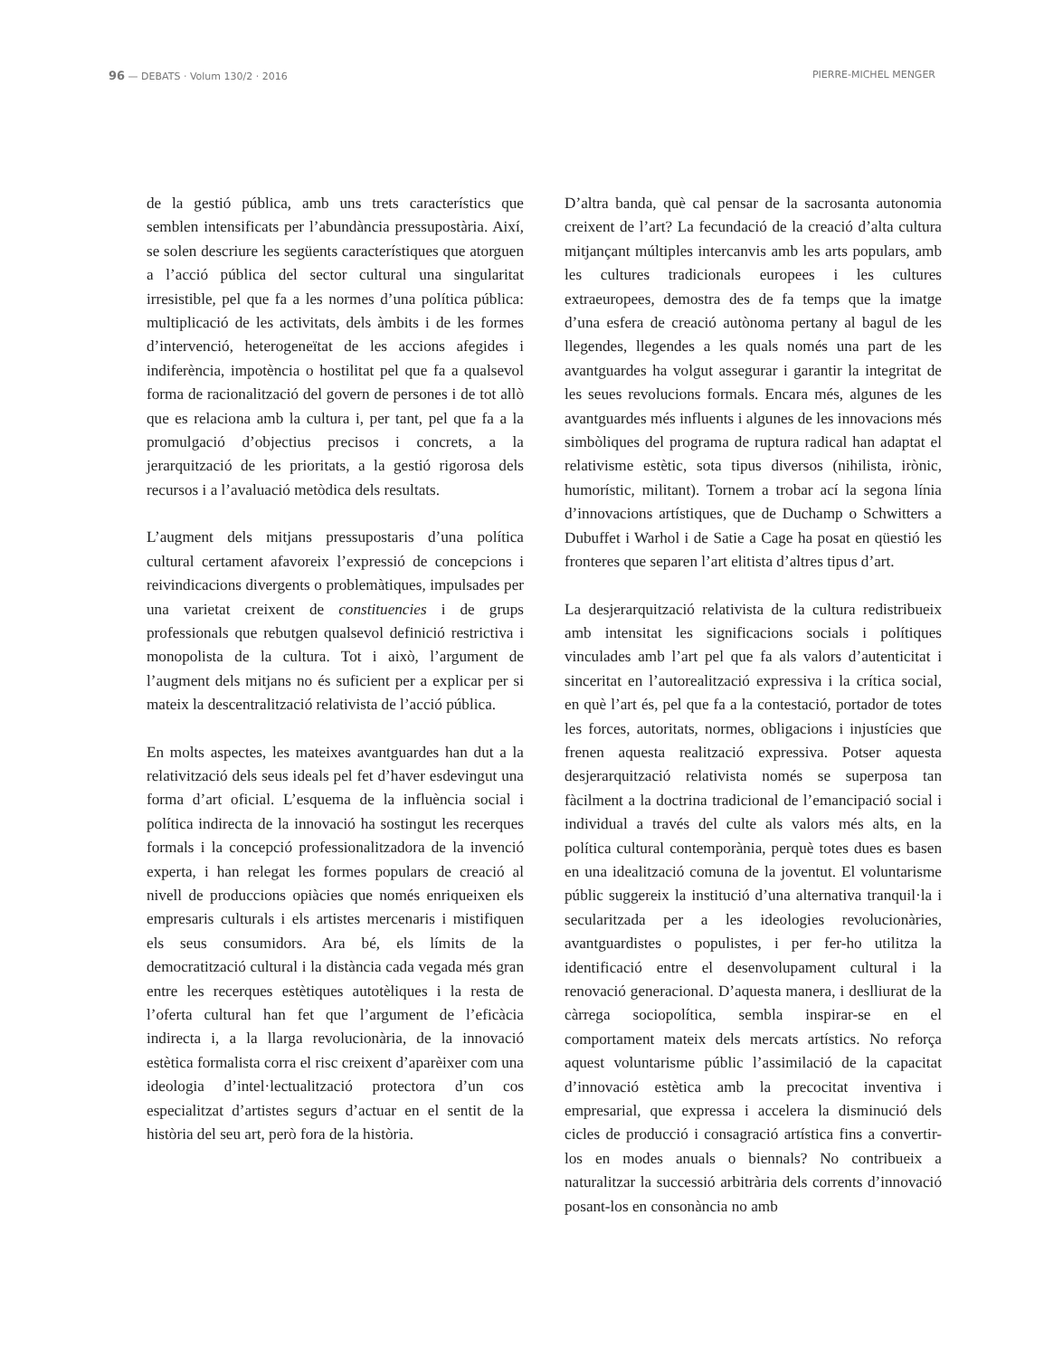96 — DEBATS · Volum 130/2 · 2016 PIERRE-MICHEL MENGER
de la gestió pública, amb uns trets característics que semblen intensificats per l’abundància pressupostària. Així, se solen descriure les següents característiques que atorguen a l’acció pública del sector cultural una singularitat irresistible, pel que fa a les normes d’una política pública: multiplicació de les activitats, dels àmbits i de les formes d’intervenció, heterogeneïtat de les accions afegides i indiferència, impotència o hostilitat pel que fa a qualsevol forma de racionalització del govern de persones i de tot allò que es relaciona amb la cultura i, per tant, pel que fa a la promulgació d’objectius precisos i concrets, a la jerarquització de les prioritats, a la gestió rigorosa dels recursos i a l’avaluació metòdica dels resultats.
L’augment dels mitjans pressupostaris d’una política cultural certament afavoreix l’expressió de concepcions i reivindicacions divergents o problemàtiques, impulsades per una varietat creixent de constituencies i de grups professionals que rebutgen qualsevol definició restrictiva i monopolista de la cultura. Tot i això, l’argument de l’augment dels mitjans no és suficient per a explicar per si mateix la descentralització relativista de l’acció pública.
En molts aspectes, les mateixes avantguardes han dut a la relativització dels seus ideals pel fet d’haver esdevingut una forma d’art oficial. L’esquema de la influència social i política indirecta de la innovació ha sostingut les recerques formals i la concepció professionalitzadora de la invenció experta, i han relegat les formes populars de creació al nivell de produccions opiàcies que només enriqueixen els empresaris culturals i els artistes mercenaris i mistifiquen els seus consumidors. Ara bé, els límits de la democratització cultural i la distància cada vegada més gran entre les recerques estètiques autotèliques i la resta de l’oferta cultural han fet que l’argument de l’eficàcia indirecta i, a la llarga revolucionària, de la innovació estètica formalista corra el risc creixent d’aparèixer com una ideologia d’intel·lectualització protectora d’un cos especialitzat d’artistes segurs d’actuar en el sentit de la història del seu art, però fora de la història.
D’altra banda, què cal pensar de la sacrosanta autonomia creixent de l’art? La fecundació de la creació d’alta cultura mitjançant múltiples intercanvis amb les arts populars, amb les cultures tradicionals europees i les cultures extraeuropees, demostra des de fa temps que la imatge d’una esfera de creació autònoma pertany al bagul de les llegendes, llegendes a les quals només una part de les avantguardes ha volgut assegurar i garantir la integritat de les seues revolucions formals. Encara més, algunes de les avantguardes més influents i algunes de les innovacions més simbòliques del programa de ruptura radical han adaptat el relativisme estètic, sota tipus diversos (nihilista, irònic, humorístic, militant). Tornem a trobar ací la segona línia d’innovacions artístiques, que de Duchamp o Schwitters a Dubuffet i Warhol i de Satie a Cage ha posat en qüestió les fronteres que separen l’art elitista d’altres tipus d’art.
La desjerarquització relativista de la cultura redistribueix amb intensitat les significacions socials i polítiques vinculades amb l’art pel que fa als valors d’autenticitat i sinceritat en l’autorealització expressiva i la crítica social, en què l’art és, pel que fa a la contestació, portador de totes les forces, autoritats, normes, obligacions i injustícies que frenen aquesta realització expressiva. Potser aquesta desjerarquització relativista només se superposa tan fàcilment a la doctrina tradicional de l’emancipació social i individual a través del culte als valors més alts, en la política cultural contemporània, perquè totes dues es basen en una idealització comuna de la joventut. El voluntarisme públic suggereix la institució d’una alternativa tranquil·la i secularitzada per a les ideologies revolucionàries, avantguardistes o populistes, i per fer-ho utilitza la identificació entre el desenvolupament cultural i la renovació generacional. D’aquesta manera, i deslliurat de la càrrega sociopolítica, sembla inspirar-se en el comportament mateix dels mercats artístics. No reforça aquest voluntarisme públic l’assimilació de la capacitat d’innovació estètica amb la precocitat inventiva i empresarial, que expressa i accelera la disminució dels cicles de producció i consagració artística fins a convertir-los en modes anuals o biennals? No contribueix a naturalitzar la successió arbitrària dels corrents d’innovació posant-los en consonància no amb